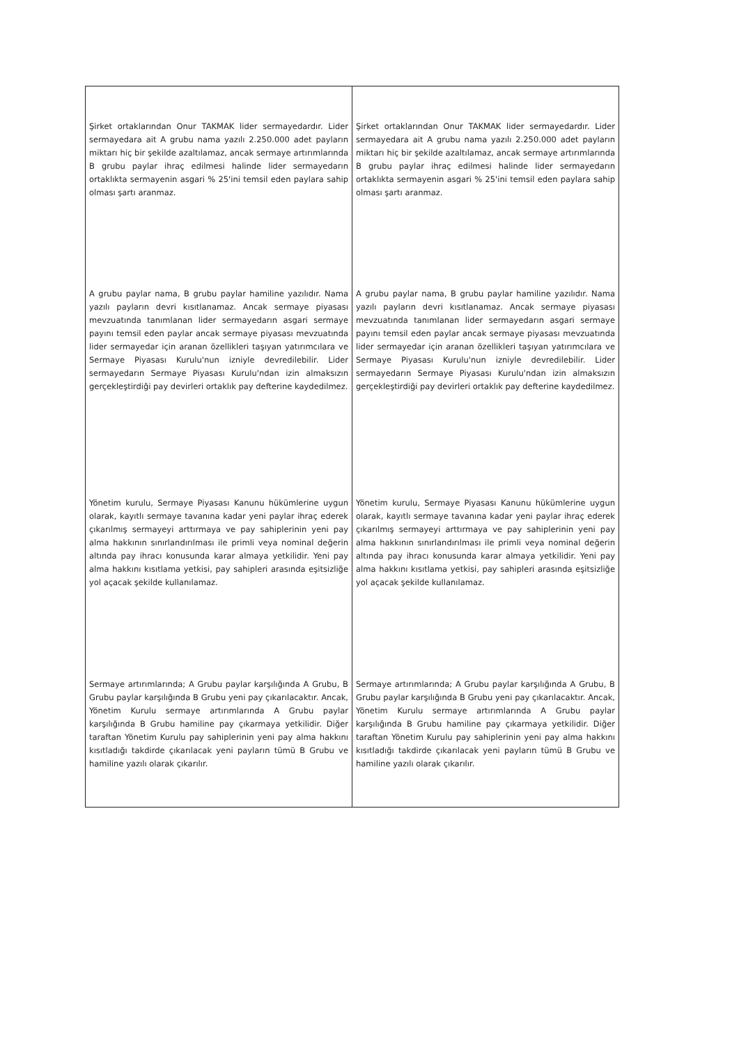| Şirket ortaklarından Onur TAKMAK lider sermayedardır. Lider sermayedara ait A grubu nama yazılı 2.250.000 adet payların miktarı hiç bir şekilde azaltılamaz, ancak sermaye artırımlarında B grubu paylar ihraç edilmesi halinde lider sermayedarın ortaklıkta sermayenin asgari % 25'ini temsil eden paylara sahip olması şartı aranmaz. A grubu paylar nama, B grubu paylar hamiline yazılıdır. Nama yazılı payların devri kısıtlanamaz. Ancak sermaye piyasası mevzuatında tanımlanan lider sermayedarın asgari sermaye payını temsil eden paylar ancak sermaye piyasası mevzuatında lider sermayedar için aranan özellikleri taşıyan yatırımcılara ve Sermaye Piyasası Kurulu'nun izniyle devredilebilir. Lider sermayedarın Sermaye Piyasası Kurulu'ndan izin almaksızın gerçekleştirdiği pay devirleri ortaklık pay defterine kaydedilmez. Yönetim kurulu, Sermaye Piyasası Kanunu hükümlerine uygun olarak, kayıtlı sermaye tavanına kadar yeni paylar ihraç ederek çıkarılmış sermayeyi arttırmaya ve pay sahiplerinin yeni pay alma hakkının sınırlandırılması ile primli veya nominal değerin altında pay ihracı konusunda karar almaya yetkilidir. Yeni pay alma hakkını kısıtlama yetkisi, pay sahipleri arasında eşitsizliğe yol açacak şekilde kullanılamaz. Sermaye artırımlarında; A Grubu paylar karşılığında A Grubu, B Grubu paylar karşılığında B Grubu yeni pay çıkarılacaktır. Ancak, Yönetim Kurulu sermaye artırımlarında A Grubu paylar karşılığında B Grubu hamiline pay çıkarmaya yetkilidir. Diğer taraftan Yönetim Kurulu pay sahiplerinin yeni pay alma hakkını kısıtladığı takdirde çıkarılacak yeni payların tümü B Grubu ve hamiline yazılı olarak çıkarılır. | Şirket ortaklarından Onur TAKMAK lider sermayedardır. Lider sermayedara ait A grubu nama yazılı 2.250.000 adet payların miktarı hiç bir şekilde azaltılamaz, ancak sermaye artırımlarında B grubu paylar ihraç edilmesi halinde lider sermayedarın ortaklıkta sermayenin asgari % 25'ini temsil eden paylara sahip olması şartı aranmaz. A grubu paylar nama, B grubu paylar hamiline yazılıdır. Nama yazılı payların devri kısıtlanamaz. Ancak sermaye piyasası mevzuatında tanımlanan lider sermayedarın asgari sermaye payını temsil eden paylar ancak sermaye piyasası mevzuatında lider sermayedar için aranan özellikleri taşıyan yatırımcılara ve Sermaye Piyasası Kurulu'nun izniyle devredilebilir. Lider sermayedarın Sermaye Piyasası Kurulu'ndan izin almaksızın gerçekleştirdiği pay devirleri ortaklık pay defterine kaydedilmez. Yönetim kurulu, Sermaye Piyasası Kanunu hükümlerine uygun olarak, kayıtlı sermaye tavanına kadar yeni paylar ihraç ederek çıkarılmış sermayeyi arttırmaya ve pay sahiplerinin yeni pay alma hakkının sınırlandırılması ile primli veya nominal değerin altında pay ihracı konusunda karar almaya yetkilidir. Yeni pay alma hakkını kısıtlama yetkisi, pay sahipleri arasında eşitsizliğe yol açacak şekilde kullanılamaz. Sermaye artırımlarında; A Grubu paylar karşılığında A Grubu, B Grubu paylar karşılığında B Grubu yeni pay çıkarılacaktır. Ancak, Yönetim Kurulu sermaye artırımlarında A Grubu paylar karşılığında B Grubu hamiline pay çıkarmaya yetkilidir. Diğer taraftan Yönetim Kurulu pay sahiplerinin yeni pay alma hakkını kısıtladığı takdirde çıkarılacak yeni payların tümü B Grubu ve hamiline yazılı olarak çıkarılır. |